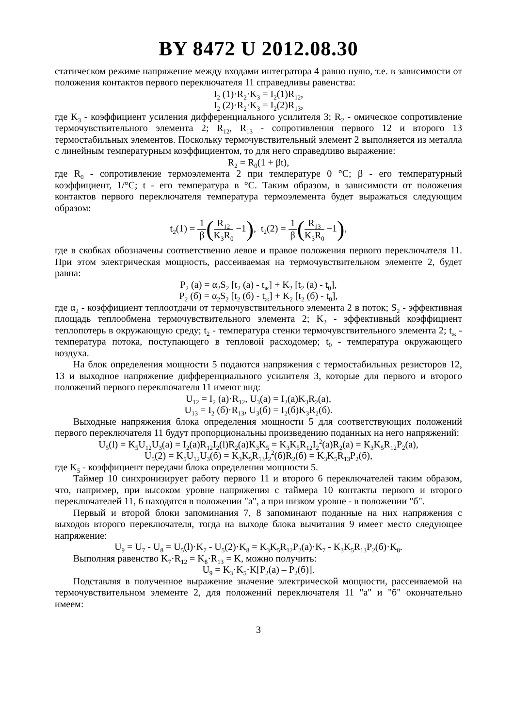BY 8472 U 2012.08.30
статическом режиме напряжение между входами интегратора 4 равно нулю, т.е. в зависимости от положения контактов первого переключателя 11 справедливы равенства:
I<sub>2</sub> (1)·R<sub>2</sub>·K<sub>3</sub> = I<sub>2</sub>(1)R<sub>12</sub>,
I<sub>2</sub> (2)·R<sub>2</sub>·K<sub>3</sub> = I<sub>2</sub>(2)R<sub>13</sub>,
где K<sub>3</sub> - коэффициент усиления дифференциального усилителя 3; R<sub>2</sub> - омическое сопротивление термочувствительного элемента 2; R<sub>12</sub>, R<sub>13</sub> - сопротивления первого 12 и второго 13 термостабильных элементов. Поскольку термочувствительный элемент 2 выполняется из металла с линейным температурным коэффициентом, то для него справедливо выражение:
R<sub>2</sub> = R<sub>0</sub>(1 + βt),
где R<sub>0</sub> - сопротивление термоэлемента 2 при температуре 0 °С; β - его температурный коэффициент, 1/°С; t - его температура в °С. Таким образом, в зависимости от положения контактов первого переключателя температура термоэлемента будет выражаться следующим образом:
t<sub>2</sub>(1) = 1 β(R<sub>12</sub> K<sub>3</sub>R<sub>0</sub> −1), t<sub>2</sub>(2) = 1 β(R<sub>13</sub> K<sub>3</sub>R<sub>0</sub> −1),
где в скобках обозначены соответственно левое и правое положения первого переключателя 11. При этом электрическая мощность, рассеиваемая на термочувствительном элементе 2, будет равна:
P<sub>2</sub> (a) = α<sub>2</sub>S<sub>2</sub> [t<sub>2</sub> (a) - t<sub>ж</sub>] + K<sub>2</sub> [t<sub>2</sub> (a) - t<sub>0</sub>],
P<sub>2</sub> (б) = α<sub>2</sub>S<sub>2</sub> [t<sub>2</sub> (б) - t<sub>ж</sub>] + K<sub>2</sub> [t<sub>2</sub> (б) - t<sub>0</sub>],
где α<sub>2</sub> - коэффициент теплоотдачи от термочувствительного элемента 2 в поток; S<sub>2</sub> - эффективная площадь теплообмена термочувствительного элемента 2; K<sub>2</sub> - эффективный коэффициент теплопотерь в окружающую среду; t<sub>2</sub> - температура стенки термочувствительного элемента 2; t<sub>ж</sub> - температура потока, поступающего в тепловой расходомер; t<sub>0</sub> - температура окружающего воздуха.
На блок определения мощности 5 подаются напряжения с термостабильных резисторов 12, 13 и выходное напряжение дифференциального усилителя 3, которые для первого и второго положений первого переключателя 11 имеют вид:
U<sub>12</sub> = I<sub>2</sub> (a)·R<sub>12</sub>, U<sub>3</sub>(a) = I<sub>2</sub>(a)K<sub>3</sub>R<sub>2</sub>(a),
U<sub>13</sub> = I<sub>2</sub> (б)·R<sub>13</sub>, U<sub>3</sub>(б) = I<sub>2</sub>(б)K<sub>3</sub>R<sub>2</sub>(б).
Выходные напряжения блока определения мощности 5 для соответствующих положений первого переключателя 11 будут пропорциональны произведению поданных на него напряжений:
U<sub>5</sub>(l) = K<sub>5</sub>U<sub>12</sub>U<sub>3</sub>(a) = I<sub>2</sub>(a)R<sub>12</sub>I<sub>2</sub>(l)R<sub>2</sub>(a)K<sub>3</sub>K<sub>5</sub> = K<sub>3</sub>K<sub>5</sub>R<sub>12</sub>I<sub>2</sub><sup>2</sup>(a)R<sub>2</sub>(a) = K<sub>3</sub>K<sub>5</sub>R<sub>12</sub>P<sub>2</sub>(a),
U<sub>5</sub>(2) = K<sub>5</sub>U<sub>12</sub>U<sub>3</sub>(б) = K<sub>3</sub>K<sub>5</sub>R<sub>13</sub>I<sub>2</sub><sup>2</sup>(б)R<sub>2</sub>(б) = K<sub>3</sub>K<sub>5</sub>R<sub>13</sub>P<sub>2</sub>(б),
где K<sub>5</sub> - коэффициент передачи блока определения мощности 5.
Таймер 10 синхронизирует работу первого 11 и второго 6 переключателей таким образом, что, например, при высоком уровне напряжения с таймера 10 контакты первого и второго переключателей 11, 6 находятся в положении "а", а при низком уровне - в положении "б".
Первый и второй блоки запоминания 7, 8 запоминают поданные на них напряжения с выходов второго переключателя, тогда на выходе блока вычитания 9 имеет место следующее напряжение:
U<sub>9</sub> = U<sub>7</sub> - U<sub>8</sub> = U<sub>5</sub>(l)·K<sub>7</sub> - U<sub>5</sub>(2)·K<sub>8</sub> = K<sub>3</sub>K<sub>5</sub>R<sub>12</sub>P<sub>2</sub>(a)·K<sub>7</sub> - K<sub>3</sub>K<sub>5</sub>R<sub>13</sub>P<sub>2</sub>(б)·K<sub>8</sub>.
Выполняя равенство K<sub>7</sub>·R<sub>12</sub> = K<sub>8</sub>·R<sub>13</sub> = K, можно получить:
U<sub>9</sub> = K<sub>3</sub>·K<sub>5</sub>·K[P<sub>2</sub>(a) – P<sub>2</sub>(б)].
Подставляя в полученное выражение значение электрической мощности, рассеиваемой на термочувствительном элементе 2, для положений переключателя 11 "а" и "б" окончательно имеем:
3